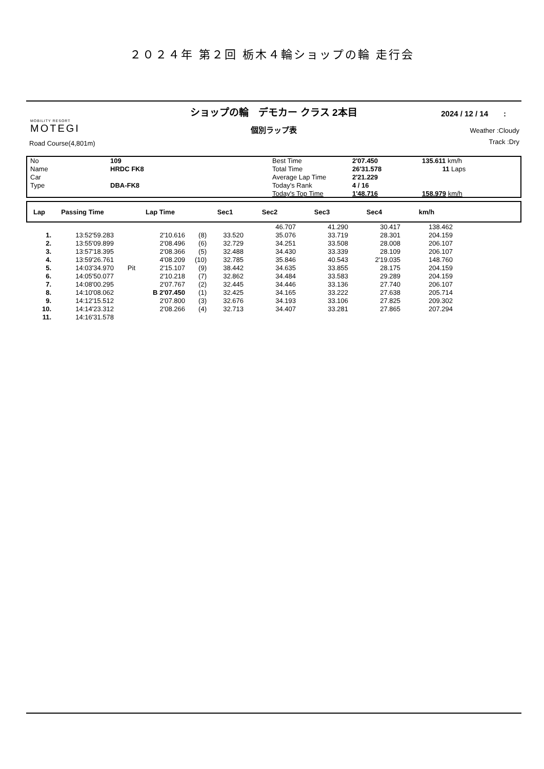２０２４年 第２回 栃木４輪ショップの輪 走行会
MOBILITY RESORT
MOTEGI
Road Course(4,801m)
ショップの輪　デモカー クラス 2本目
個別ラップ表
2024 / 12 / 14　　:
Weather :Cloudy
Track :Dry
| No | 109 | Best Time | 2'07.450 | 135.611 km/h |
| Name | HRDC FK8 | Total Time | 26'31.578 | 11 Laps |
| Car | | Average Lap Time | 2'21.229 | |
| Type | DBA-FK8 | Today's Rank | 4 / 16 | |
| | | Today's Top Time | 1'48.716 | 158.979 km/h |
| Lap | Passing Time | | Lap Time | | Sec1 | Sec2 | Sec3 | Sec4 | km/h | |
| --- | --- | --- | --- | --- | --- | --- | --- | --- | --- | --- |
| | | | | | | 46.707 | 41.290 | 30.417 | 138.462 | |
| 1. | 13:52'59.283 | | 2'10.616 | (8) | 33.520 | 35.076 | 33.719 | 28.301 | 204.159 | |
| 2. | 13:55'09.899 | | 2'08.496 | (6) | 32.729 | 34.251 | 33.508 | 28.008 | 206.107 | |
| 3. | 13:57'18.395 | | 2'08.366 | (5) | 32.488 | 34.430 | 33.339 | 28.109 | 206.107 | |
| 4. | 13:59'26.761 | | 4'08.209 | (10) | 32.785 | 35.846 | 40.543 | 2'19.035 | 148.760 | |
| 5. | 14:03'34.970 | Pit | 2'15.107 | (9) | 38.442 | 34.635 | 33.855 | 28.175 | 204.159 | |
| 6. | 14:05'50.077 | | 2'10.218 | (7) | 32.862 | 34.484 | 33.583 | 29.289 | 204.159 | |
| 7. | 14:08'00.295 | | 2'07.767 | (2) | 32.445 | 34.446 | 33.136 | 27.740 | 206.107 | |
| 8. | 14:10'08.062 | | B 2'07.450 | (1) | 32.425 | 34.165 | 33.222 | 27.638 | 205.714 | |
| 9. | 14:12'15.512 | | 2'07.800 | (3) | 32.676 | 34.193 | 33.106 | 27.825 | 209.302 | |
| 10. | 14:14'23.312 | | 2'08.266 | (4) | 32.713 | 34.407 | 33.281 | 27.865 | 207.294 | |
| 11. | 14:16'31.578 | | | | | | | | | |